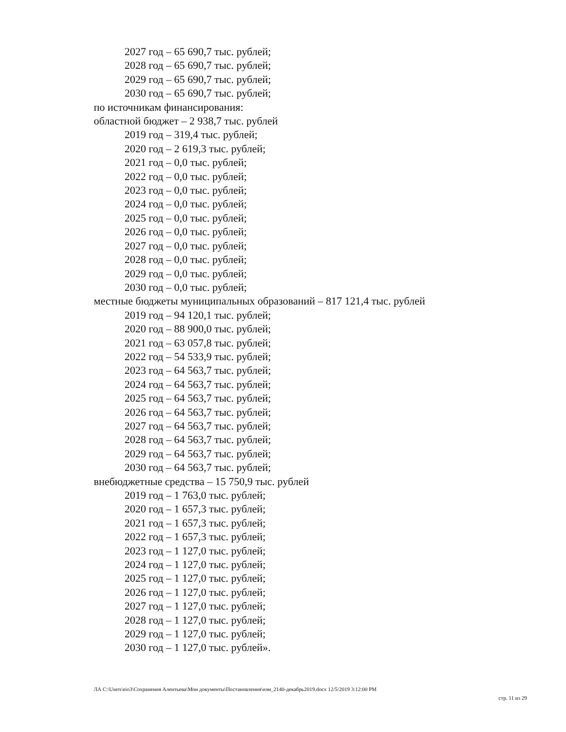2027 год – 65 690,7 тыс. рублей;
2028 год – 65 690,7 тыс. рублей;
2029 год – 65 690,7 тыс. рублей;
2030 год – 65 690,7 тыс. рублей;
по источникам финансирования:
областной бюджет – 2 938,7 тыс. рублей
2019 год – 319,4 тыс. рублей;
2020 год – 2 619,3 тыс. рублей;
2021 год – 0,0 тыс. рублей;
2022 год – 0,0 тыс. рублей;
2023 год – 0,0 тыс. рублей;
2024 год – 0,0 тыс. рублей;
2025 год – 0,0 тыс. рублей;
2026 год – 0,0 тыс. рублей;
2027 год – 0,0 тыс. рублей;
2028 год – 0,0 тыс. рублей;
2029 год – 0,0 тыс. рублей;
2030 год – 0,0 тыс. рублей;
местные бюджеты муниципальных образований – 817 121,4 тыс. рублей
2019 год – 94 120,1 тыс. рублей;
2020 год – 88 900,0 тыс. рублей;
2021 год – 63 057,8 тыс. рублей;
2022 год – 54 533,9 тыс. рублей;
2023 год – 64 563,7 тыс. рублей;
2024 год – 64 563,7 тыс. рублей;
2025 год – 64 563,7 тыс. рублей;
2026 год – 64 563,7 тыс. рублей;
2027 год – 64 563,7 тыс. рублей;
2028 год – 64 563,7 тыс. рублей;
2029 год – 64 563,7 тыс. рублей;
2030 год – 64 563,7 тыс. рублей;
внебюджетные средства – 15 750,9 тыс. рублей
2019 год – 1 763,0 тыс. рублей;
2020 год – 1 657,3 тыс. рублей;
2021 год – 1 657,3 тыс. рублей;
2022 год – 1 657,3 тыс. рублей;
2023 год – 1 127,0 тыс. рублей;
2024 год – 1 127,0 тыс. рублей;
2025 год – 1 127,0 тыс. рублей;
2026 год – 1 127,0 тыс. рублей;
2027 год – 1 127,0 тыс. рублей;
2028 год – 1 127,0 тыс. рублей;
2029 год – 1 127,0 тыс. рублей;
2030 год – 1 127,0 тыс. рублей».
ЛА C:\Users\eio3\Сохранения Алентьева\Мои документы\Постановления\изм_2140-декабрь2019.docx 12/5/2019 3:12:00 PM
стр. 11 из 29